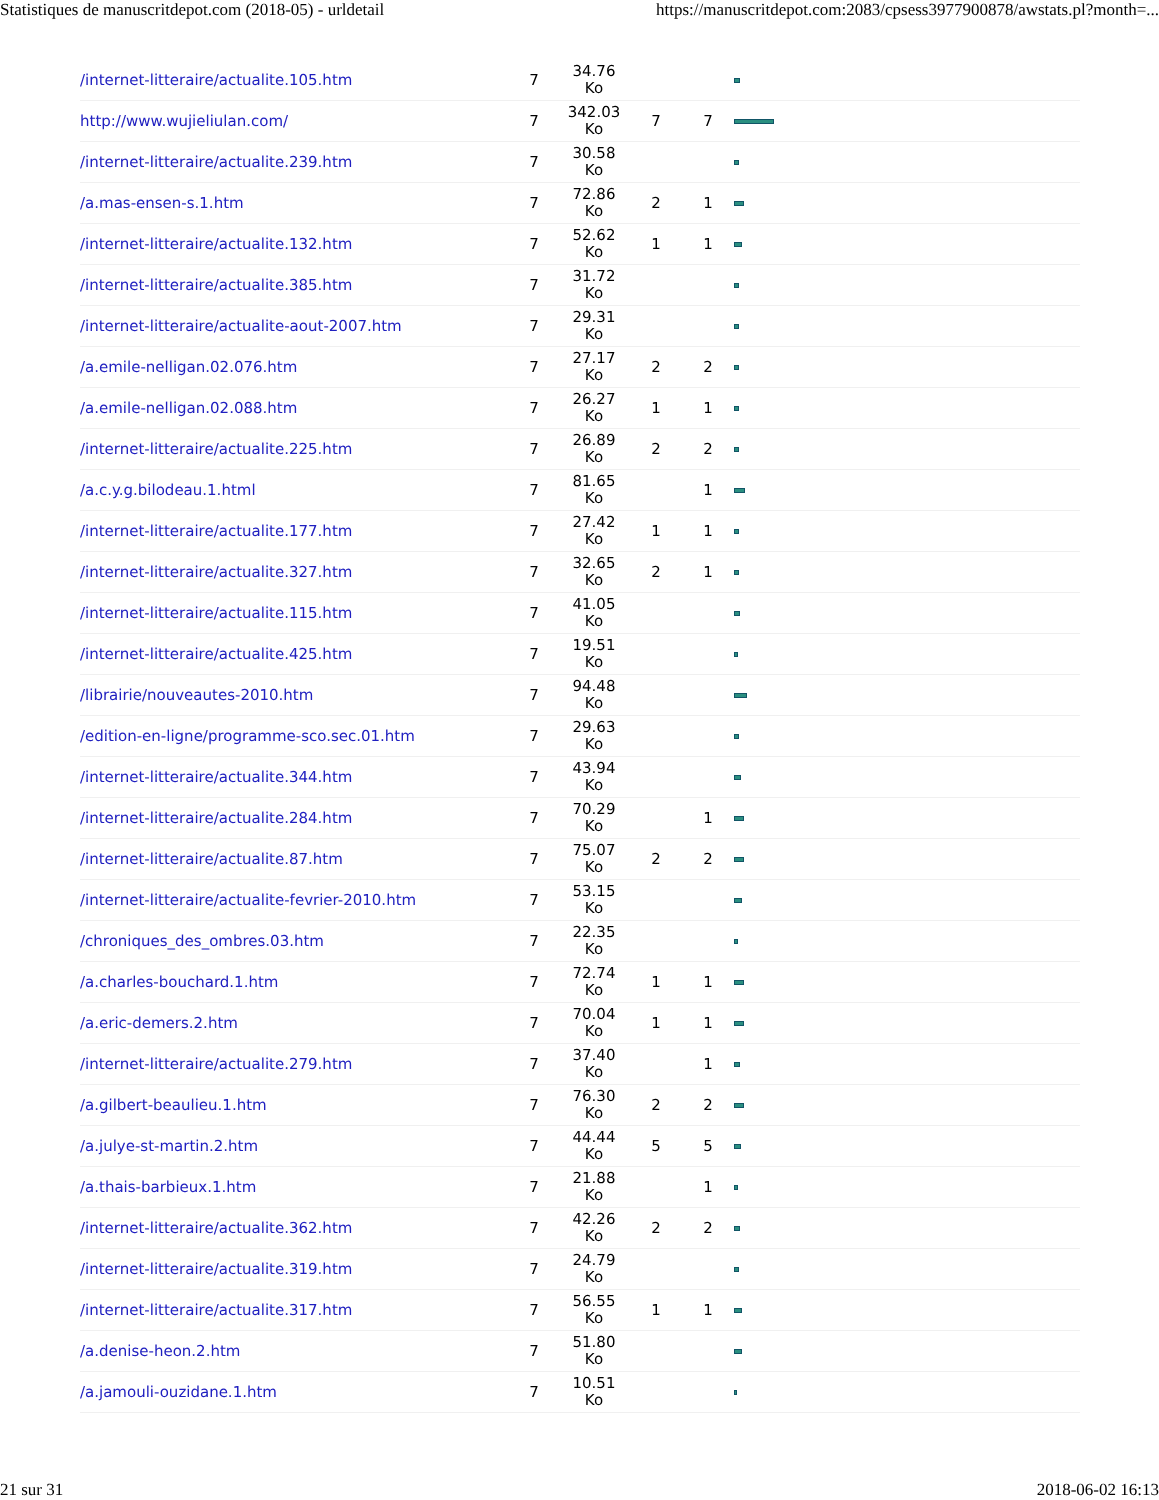Statistiques de manuscritdepot.com (2018-05) - urldetail https://manuscritdepot.com:2083/cpsess3977900878/awstats.pl?month=...
| /internet-litteraire/actualite.105.htm | 7 | 34.76 Ko | | | |
| http://www.wujieliulan.com/ | 7 | 342.03 Ko | 7 | 7 | |
| /internet-litteraire/actualite.239.htm | 7 | 30.58 Ko | | | |
| /a.mas-ensen-s.1.htm | 7 | 72.86 Ko | 2 | 1 | |
| /internet-litteraire/actualite.132.htm | 7 | 52.62 Ko | 1 | 1 | |
| /internet-litteraire/actualite.385.htm | 7 | 31.72 Ko | | | |
| /internet-litteraire/actualite-aout-2007.htm | 7 | 29.31 Ko | | | |
| /a.emile-nelligan.02.076.htm | 7 | 27.17 Ko | 2 | 2 | |
| /a.emile-nelligan.02.088.htm | 7 | 26.27 Ko | 1 | 1 | |
| /internet-litteraire/actualite.225.htm | 7 | 26.89 Ko | 2 | 2 | |
| /a.c.y.g.bilodeau.1.html | 7 | 81.65 Ko | | 1 | |
| /internet-litteraire/actualite.177.htm | 7 | 27.42 Ko | 1 | 1 | |
| /internet-litteraire/actualite.327.htm | 7 | 32.65 Ko | 2 | 1 | |
| /internet-litteraire/actualite.115.htm | 7 | 41.05 Ko | | | |
| /internet-litteraire/actualite.425.htm | 7 | 19.51 Ko | | | |
| /librairie/nouveautes-2010.htm | 7 | 94.48 Ko | | | |
| /edition-en-ligne/programme-sco.sec.01.htm | 7 | 29.63 Ko | | | |
| /internet-litteraire/actualite.344.htm | 7 | 43.94 Ko | | | |
| /internet-litteraire/actualite.284.htm | 7 | 70.29 Ko | | 1 | |
| /internet-litteraire/actualite.87.htm | 7 | 75.07 Ko | 2 | 2 | |
| /internet-litteraire/actualite-fevrier-2010.htm | 7 | 53.15 Ko | | | |
| /chroniques_des_ombres.03.htm | 7 | 22.35 Ko | | | |
| /a.charles-bouchard.1.htm | 7 | 72.74 Ko | 1 | 1 | |
| /a.eric-demers.2.htm | 7 | 70.04 Ko | 1 | 1 | |
| /internet-litteraire/actualite.279.htm | 7 | 37.40 Ko | | 1 | |
| /a.gilbert-beaulieu.1.htm | 7 | 76.30 Ko | 2 | 2 | |
| /a.julye-st-martin.2.htm | 7 | 44.44 Ko | 5 | 5 | |
| /a.thais-barbieux.1.htm | 7 | 21.88 Ko | | 1 | |
| /internet-litteraire/actualite.362.htm | 7 | 42.26 Ko | 2 | 2 | |
| /internet-litteraire/actualite.319.htm | 7 | 24.79 Ko | | | |
| /internet-litteraire/actualite.317.htm | 7 | 56.55 Ko | 1 | 1 | |
| /a.denise-heon.2.htm | 7 | 51.80 Ko | | | |
| /a.jamouli-ouzidane.1.htm | 7 | 10.51 Ko | | | |
21 sur 31 2018-06-02 16:13